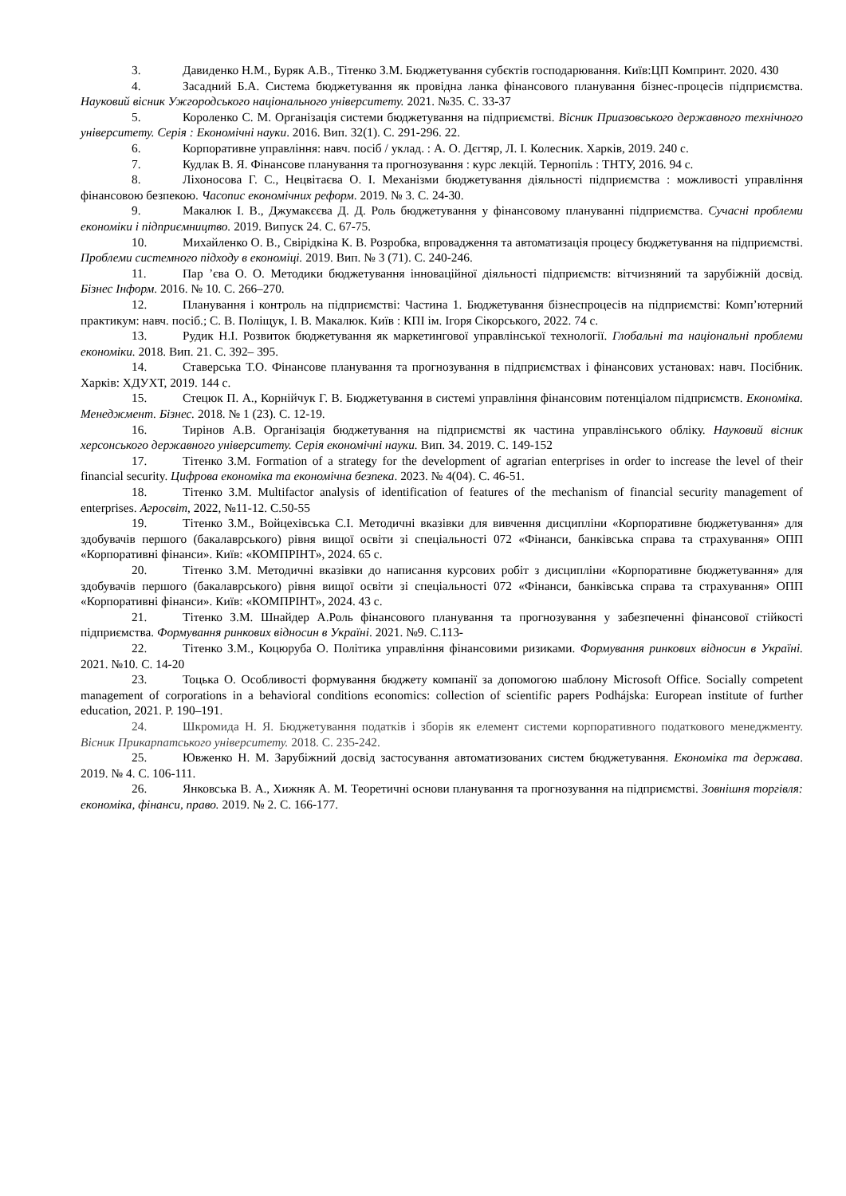3. Давиденко Н.М., Буряк А.В., Тітенко З.М. Бюджетування субєктів господарювання. Київ:ЦП Компринт. 2020. 430
4. Засадний Б.А. Система бюджетування як провідна ланка фінансового планування бізнес-процесів підприємства. Науковий вісник Ужгородського національного університету. 2021. №35. С. 33-37
5. Короленко С. М. Організація системи бюджетування на підприємстві. Вісник Приазовського державного технічного університету. Серія : Економічні науки. 2016. Вип. 32(1). С. 291-296. 22.
6. Корпоративне управління: навч. посіб / уклад. : А. О. Дєгтяр, Л. І. Колесник. Харків, 2019. 240 с.
7. Кудлак В. Я. Фінансове планування та прогнозування : курс лекцій. Тернопіль : ТНТУ, 2016. 94 с.
8. Ліхоносова Г. С., Нецвітаєва О. І. Механізми бюджетування діяльності підприємства : можливості управління фінансовою безпекою. Часопис економічних реформ. 2019. № 3. С. 24-30.
9. Макалюк І. В., Джумакєєва Д. Д. Роль бюджетування у фінансовому плануванні підприємства. Сучасні проблеми економіки і підприємництво. 2019. Випуск 24. С. 67-75.
10. Михайленко О. В., Свірідкіна К. В. Розробка, впровадження та автоматизація процесу бюджетування на підприємстві. Проблеми системного підходу в економіці. 2019. Вип. № 3 (71). С. 240-246.
11. Пар ’єва О. О. Методики бюджетування інноваційної діяльності підприємств: вітчизняний та зарубіжній досвід. Бізнес Інформ. 2016. № 10. С. 266–270.
12. Планування і контроль на підприємстві: Частина 1. Бюджетування бізнеспроцесів на підприємстві: Комп’ютерний практикум: навч. посіб.; С. В. Поліщук, І. В. Макалюк. Київ : КПІ ім. Ігоря Сікорського, 2022. 74 с.
13. Рудик Н.І. Розвиток бюджетування як маркетингової управлінської технології. Глобальні та національні проблеми економіки. 2018. Вип. 21. С. 392– 395.
14. Ставерська Т.О. Фінансове планування та прогнозування в підприємствах і фінансових установах: навч. Посібник. Харків: ХДУХТ, 2019. 144 с.
15. Стецюк П. А., Корнійчук Г. В. Бюджетування в системі управління фінансовим потенціалом підприємств. Економіка. Менеджмент. Бізнес. 2018. № 1 (23). С. 12-19.
16. Тирінов А.В. Організація бюджетування на підприємстві як частина управлінського обліку. Науковий вісник херсонського державного університету. Серія економічні науки. Вип. 34. 2019. С. 149-152
17. Тітенко З.М. Formation of a strategy for the development of agrarian enterprises in order to increase the level of their financial security. Цифрова економіка та економічна безпека. 2023. № 4(04). С. 46-51.
18. Тітенко З.М. Multifactor analysis of identification of features of the mechanism of financial security management of enterprises. Агросвіт, 2022, №11-12. С.50-55
19. Тітенко З.М., Войцехівська С.І. Методичні вказівки для вивчення дисципліни «Корпоративне бюджетування» для здобувачів першого (бакалаврського) рівня вищої освіти зі спеціальності 072 «Фінанси, банківська справа та страхування» ОПП «Корпоративні фінанси». Київ: «КОМПРІНТ», 2024. 65 с.
20. Тітенко З.М. Методичні вказівки до написання курсових робіт з дисципліни «Корпоративне бюджетування» для здобувачів першого (бакалаврського) рівня вищої освіти зі спеціальності 072 «Фінанси, банківська справа та страхування» ОПП «Корпоративні фінанси». Київ: «КОМПРІНТ», 2024. 43 с.
21. Тітенко З.М. Шнайдер А.Роль фінансового планування та прогнозування у забезпеченні фінансової стійкості підприємства. Формування ринкових відносин в Україні. 2021. №9. С.113-
22. Тітенко З.М., Коцюруба О. Політика управління фінансовими ризиками. Формування ринкових відносин в Україні. 2021. №10. С. 14-20
23. Тоцька О. Особливості формування бюджету компанії за допомогою шаблону Microsoft Office. Socially competent management of corporations in a behavioral conditions economics: collection of scientific papers Podhájska: European institute of further education, 2021. P. 190–191.
24. Шкромида Н. Я. Бюджетування податків і зборів як елемент системи корпоративного податкового менеджменту. Вісник Прикарпатського університету. 2018. С. 235-242.
25. Ювженко Н. М. Зарубіжний досвід застосування автоматизованих систем бюджетування. Економіка та держава. 2019. № 4. С. 106-111.
26. Янковська В. А., Хижняк А. М. Теоретичні основи планування та прогнозування на підприємстві. Зовнішня торгівля: економіка, фінанси, право. 2019. № 2. С. 166-177.